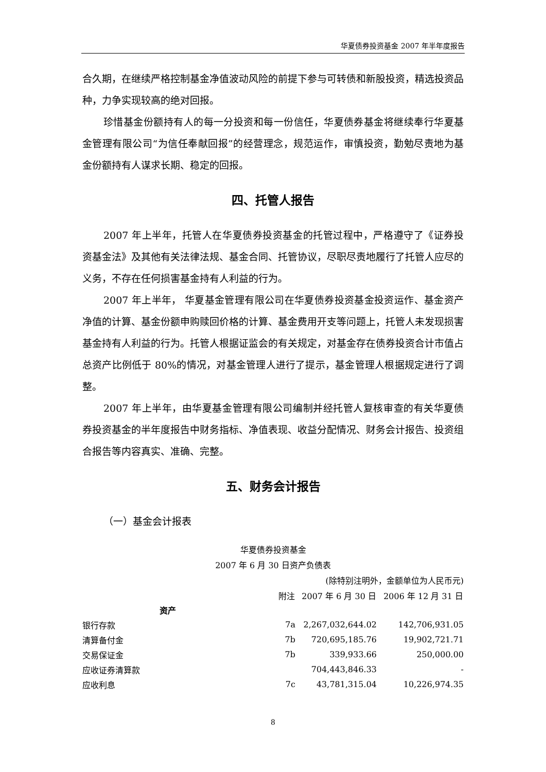华夏债券投资基金 2007 年半年度报告
合久期，在继续严格控制基金净值波动风险的前提下参与可转债和新股投资，精选投资品种，力争实现较高的绝对回报。
珍惜基金份额持有人的每一分投资和每一份信任，华夏债券基金将继续奉行华夏基金管理有限公司“为信任奉献回报”的经营理念，规范运作，审慎投资，勤勉尽责地为基金份额持有人谋求长期、稳定的回报。
四、托管人报告
2007 年上半年，托管人在华夏债券投资基金的托管过程中，严格遵守了《证券投资基金法》及其他有关法律法规、基金合同、托管协议，尽职尽责地履行了托管人应尽的义务，不存在任何损害基金持有人利益的行为。
2007 年上半年， 华夏基金管理有限公司在华夏债券投资基金投资运作、基金资产净值的计算、基金份额申购赎回价格的计算、基金费用开支等问题上，托管人未发现损害基金持有人利益的行为。托管人根据证监会的有关规定，对基金存在债券投资合计市值占总资产比例低于 80%的情况，对基金管理人进行了提示，基金管理人根据规定进行了调整。
2007 年上半年，由华夏基金管理有限公司编制并经托管人复核审查的有关华夏债券投资基金的半年度报告中财务指标、净值表现、收益分配情况、财务会计报告、投资组合报告等内容真实、准确、完整。
五、财务会计报告
（一）基金会计报表
华夏债券投资基金
2007 年 6 月 30 日资产负债表
(除特别注明外，金额单位为人民币元)
| | 附注 | 2007 年 6 月 30 日 | 2006 年 12 月 31 日 |
| --- | --- | --- | --- |
| 资产 | | | |
| 银行存款 | 7a | 2,267,032,644.02 | 142,706,931.05 |
| 清算备付金 | 7b | 720,695,185.76 | 19,902,721.71 |
| 交易保证金 | 7b | 339,933.66 | 250,000.00 |
| 应收证券清算款 | | 704,443,846.33 | - |
| 应收利息 | 7c | 43,781,315.04 | 10,226,974.35 |
8